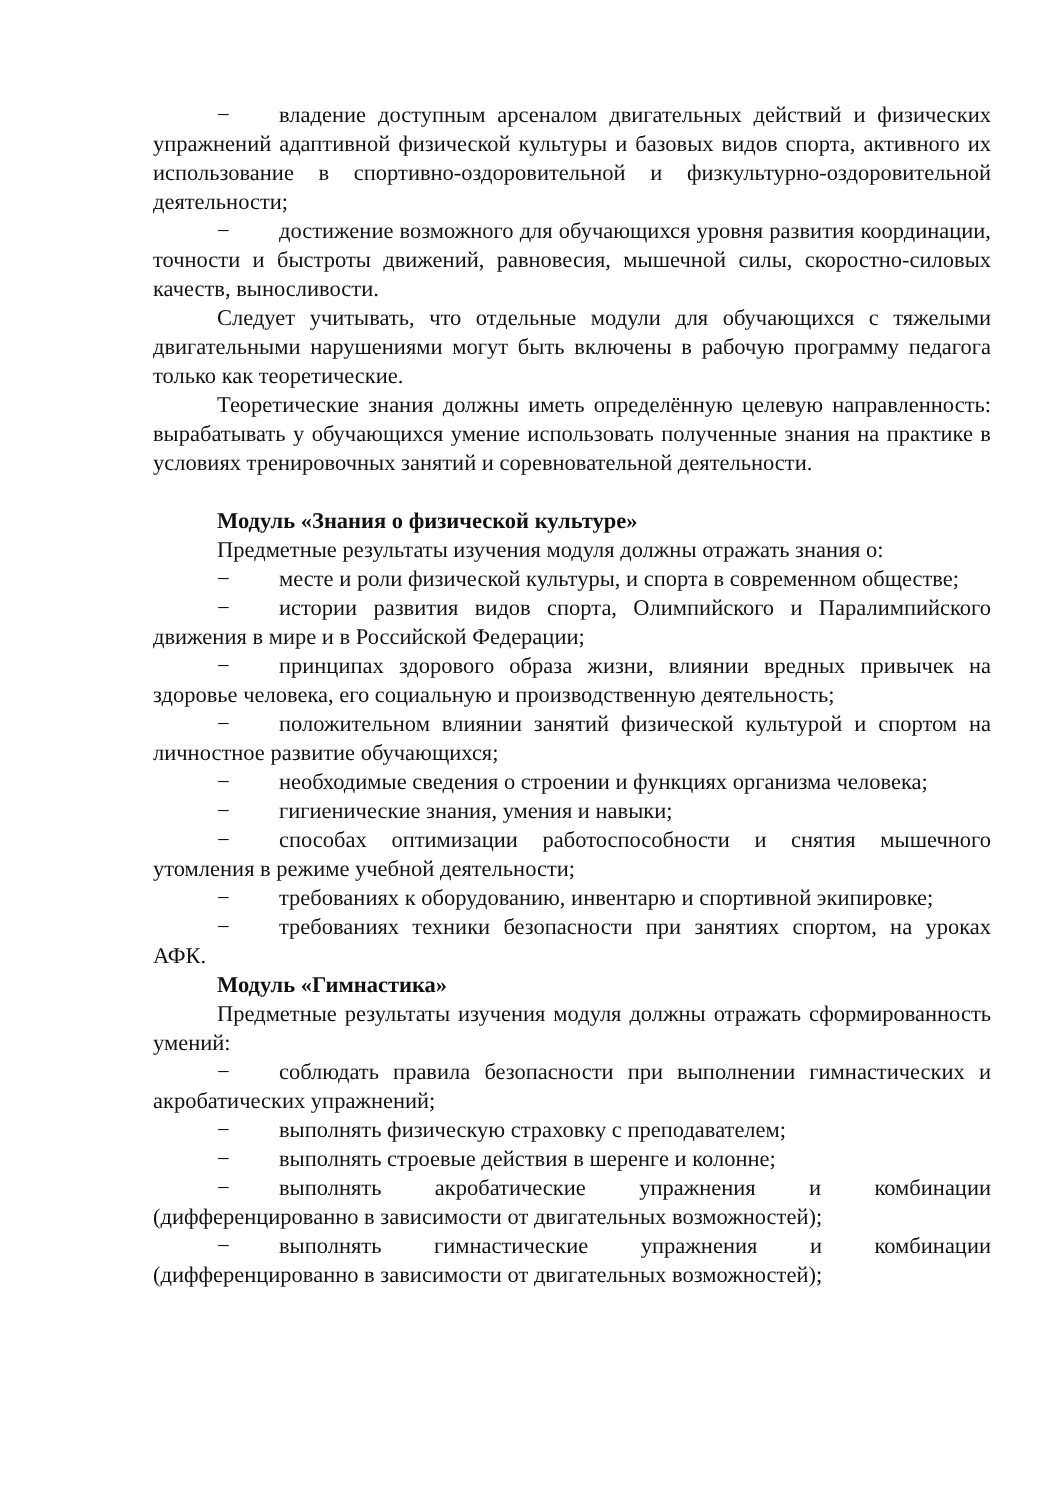− владение доступным арсеналом двигательных действий и физических упражнений адаптивной физической культуры и базовых видов спорта, активного их использование в спортивно-оздоровительной и физкультурно-оздоровительной деятельности;
− достижение возможного для обучающихся уровня развития координации, точности и быстроты движений, равновесия, мышечной силы, скоростно-силовых качеств, выносливости.
Следует учитывать, что отдельные модули для обучающихся с тяжелыми двигательными нарушениями могут быть включены в рабочую программу педагога только как теоретические.
Теоретические знания должны иметь определённую целевую направленность: вырабатывать у обучающихся умение использовать полученные знания на практике в условиях тренировочных занятий и соревновательной деятельности.
Модуль «Знания о физической культуре»
Предметные результаты изучения модуля должны отражать знания о:
− месте и роли физической культуры, и спорта в современном обществе;
− истории развития видов спорта, Олимпийского и Паралимпийского движения в мире и в Российской Федерации;
− принципах здорового образа жизни, влиянии вредных привычек на здоровье человека, его социальную и производственную деятельность;
− положительном влиянии занятий физической культурой и спортом на личностное развитие обучающихся;
− необходимые сведения о строении и функциях организма человека;
− гигиенические знания, умения и навыки;
− способах оптимизации работоспособности и снятия мышечного утомления в режиме учебной деятельности;
− требованиях к оборудованию, инвентарю и спортивной экипировке;
− требованиях техники безопасности при занятиях спортом, на уроках АФК.
Модуль «Гимнастика»
Предметные результаты изучения модуля должны отражать сформированность умений:
− соблюдать правила безопасности при выполнении гимнастических и акробатических упражнений;
− выполнять физическую страховку с преподавателем;
− выполнять строевые действия в шеренге и колонне;
− выполнять акробатические упражнения и комбинации (дифференцированно в зависимости от двигательных возможностей);
− выполнять гимнастические упражнения и комбинации (дифференцированно в зависимости от двигательных возможностей);